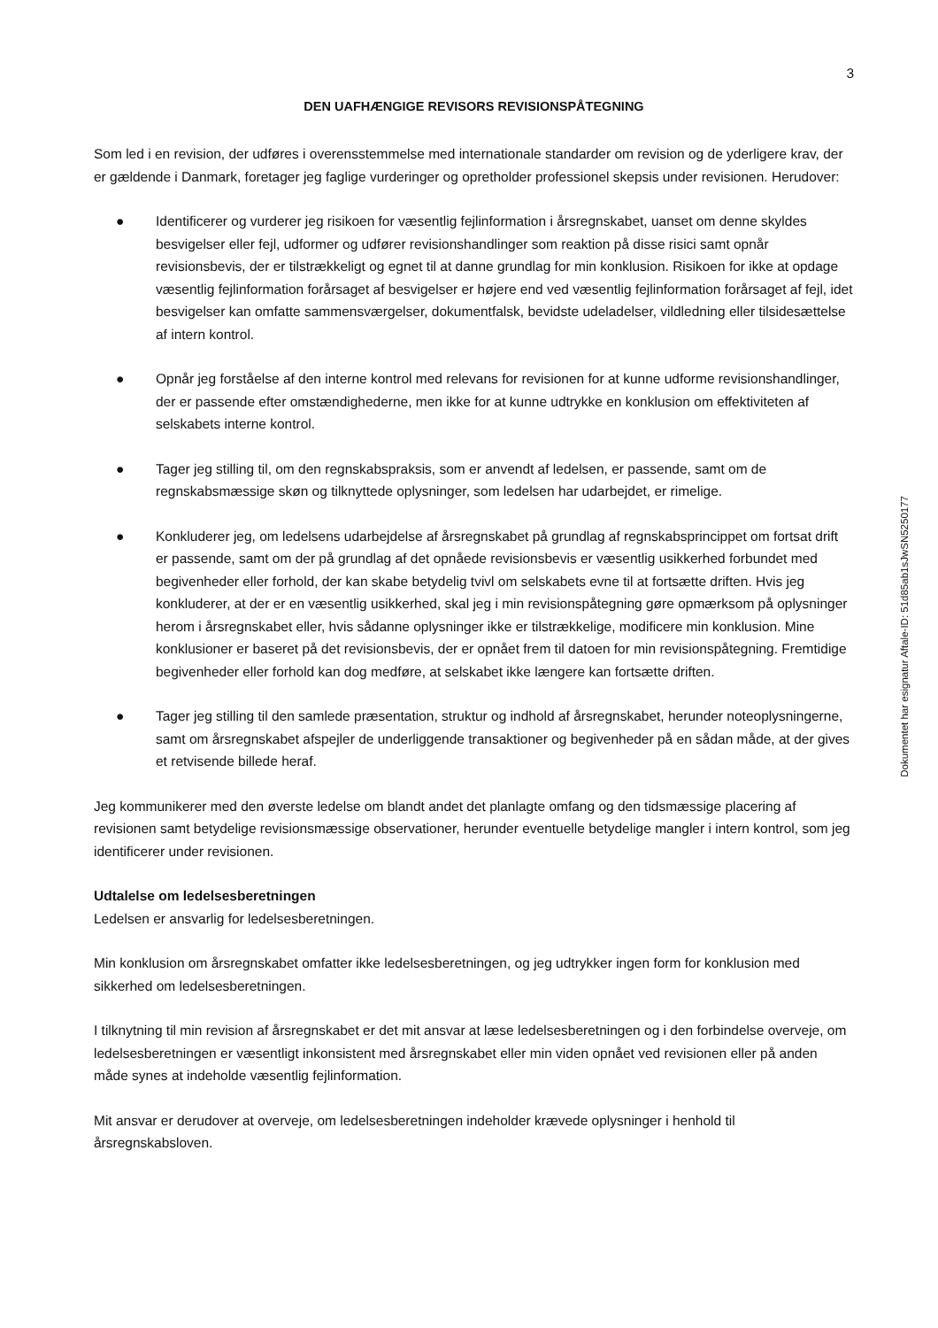3
DEN UAFHÆNGIGE REVISORS REVISIONSPÅTEGNING
Som led i en revision, der udføres i overensstemmelse med internationale standarder om revision og de yderligere krav, der er gældende i Danmark, foretager jeg faglige vurderinger og opretholder professionel skepsis under revisionen. Herudover:
● Identificerer og vurderer jeg risikoen for væsentlig fejlinformation i årsregnskabet, uanset om denne skyldes besvigelser eller fejl, udformer og udfører revisionshandlinger som reaktion på disse risici samt opnår revisionsbevis, der er tilstrækkeligt og egnet til at danne grundlag for min konklusion. Risikoen for ikke at opdage væsentlig fejlinformation forårsaget af besvigelser er højere end ved væsentlig fejlinformation forårsaget af fejl, idet besvigelser kan omfatte sammensværgelser, dokumentfalsk, bevidste udeladelser, vildledning eller tilsidesættelse af intern kontrol.
● Opnår jeg forståelse af den interne kontrol med relevans for revisionen for at kunne udforme revisionshandlinger, der er passende efter omstændighederne, men ikke for at kunne udtrykke en konklusion om effektiviteten af selskabets interne kontrol.
● Tager jeg stilling til, om den regnskabspraksis, som er anvendt af ledelsen, er passende, samt om de regnskabsmæssige skøn og tilknyttede oplysninger, som ledelsen har udarbejdet, er rimelige.
● Konkluderer jeg, om ledelsens udarbejdelse af årsregnskabet på grundlag af regnskabsprincippet om fortsat drift er passende, samt om der på grundlag af det opnåede revisionsbevis er væsentlig usikkerhed forbundet med begivenheder eller forhold, der kan skabe betydelig tvivl om selskabets evne til at fortsætte driften. Hvis jeg konkluderer, at der er en væsentlig usikkerhed, skal jeg i min revisionspåtegning gøre opmærksom på oplysninger herom i årsregnskabet eller, hvis sådanne oplysninger ikke er tilstrækkelige, modificere min konklusion. Mine konklusioner er baseret på det revisionsbevis, der er opnået frem til datoen for min revisionspåtegning. Fremtidige begivenheder eller forhold kan dog medføre, at selskabet ikke længere kan fortsætte driften.
● Tager jeg stilling til den samlede præsentation, struktur og indhold af årsregnskabet, herunder noteoplysningerne, samt om årsregnskabet afspejler de underliggende transaktioner og begivenheder på en sådan måde, at der gives et retvisende billede heraf.
Jeg kommunikerer med den øverste ledelse om blandt andet det planlagte omfang og den tidsmæssige placering af revisionen samt betydelige revisionsmæssige observationer, herunder eventuelle betydelige mangler i intern kontrol, som jeg identificerer under revisionen.
Udtalelse om ledelsesberetningen
Ledelsen er ansvarlig for ledelsesberetningen.
Min konklusion om årsregnskabet omfatter ikke ledelsesberetningen, og jeg udtrykker ingen form for konklusion med sikkerhed om ledelsesberetningen.
I tilknytning til min revision af årsregnskabet er det mit ansvar at læse ledelsesberetningen og i den forbindelse overveje, om ledelsesberetningen er væsentligt inkonsistent med årsregnskabet eller min viden opnået ved revisionen eller på anden måde synes at indeholde væsentlig fejlinformation.
Mit ansvar er derudover at overveje, om ledelsesberetningen indeholder krævede oplysninger i henhold til årsregnskabsloven.
Dokumentet har esignatur Aftale-ID: 51d85ab1sJwSN5250177